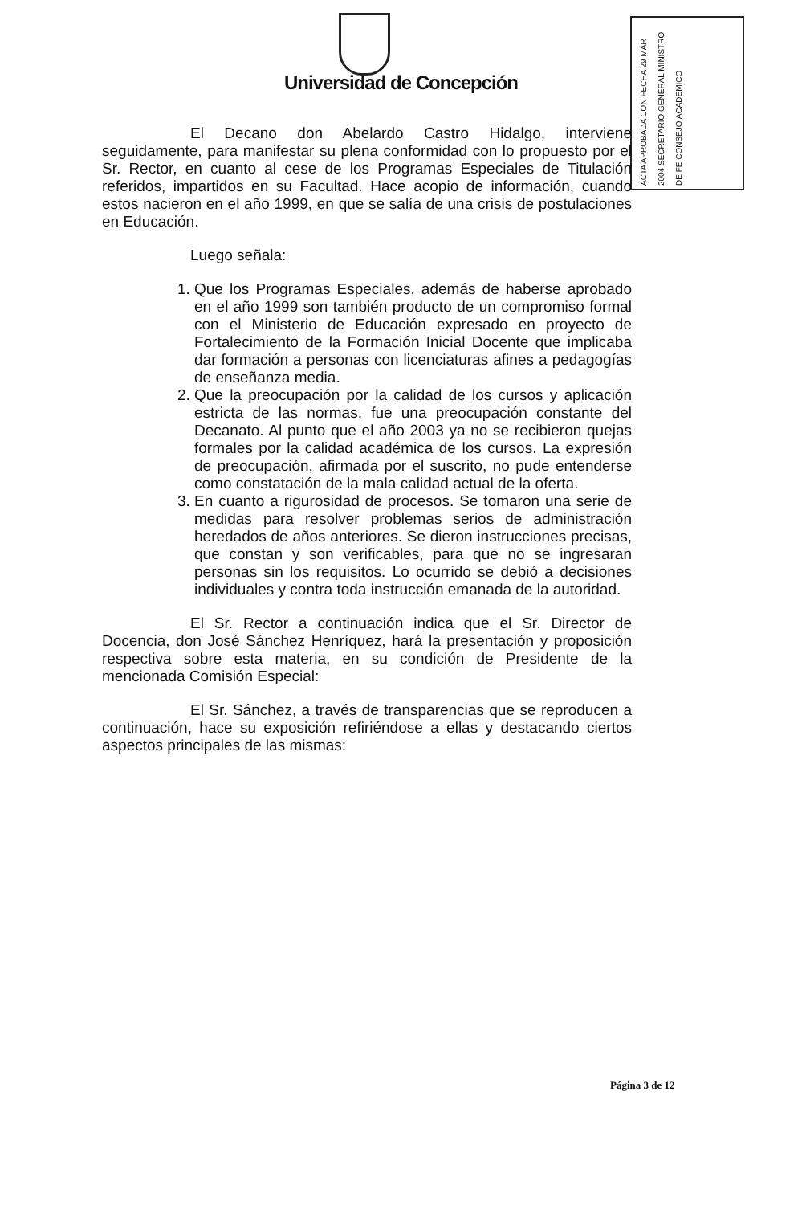Universidad de Concepción
ACTA APROBADA CON FECHA 29 MAR 2004 SECRETARIO GENERAL MINISTRO DE FE CONSEJO ACADEMICO
El Decano don Abelardo Castro Hidalgo, interviene seguidamente, para manifestar su plena conformidad con lo propuesto por el Sr. Rector, en cuanto al cese de los Programas Especiales de Titulación referidos, impartidos en su Facultad. Hace acopio de información, cuando estos nacieron en el año 1999, en que se salía de una crisis de postulaciones en Educación.
Luego señala:
1. Que los Programas Especiales, además de haberse aprobado en el año 1999 son también producto de un compromiso formal con el Ministerio de Educación expresado en proyecto de Fortalecimiento de la Formación Inicial Docente que implicaba dar formación a personas con licenciaturas afines a pedagogías de enseñanza media.
2. Que la preocupación por la calidad de los cursos y aplicación estricta de las normas, fue una preocupación constante del Decanato. Al punto que el año 2003 ya no se recibieron quejas formales por la calidad académica de los cursos. La expresión de preocupación, afirmada por el suscrito, no pude entenderse como constatación de la mala calidad actual de la oferta.
3. En cuanto a rigurosidad de procesos. Se tomaron una serie de medidas para resolver problemas serios de administración heredados de años anteriores. Se dieron instrucciones precisas, que constan y son verificables, para que no se ingresaran personas sin los requisitos. Lo ocurrido se debió a decisiones individuales y contra toda instrucción emanada de la autoridad.
El Sr. Rector a continuación indica que el Sr. Director de Docencia, don José Sánchez Henríquez, hará la presentación y proposición respectiva sobre esta materia, en su condición de Presidente de la mencionada Comisión Especial:
El Sr. Sánchez, a través de transparencias que se reproducen a continuación, hace su exposición refiriéndose a ellas y destacando ciertos aspectos principales de las mismas:
Página 3 de 12